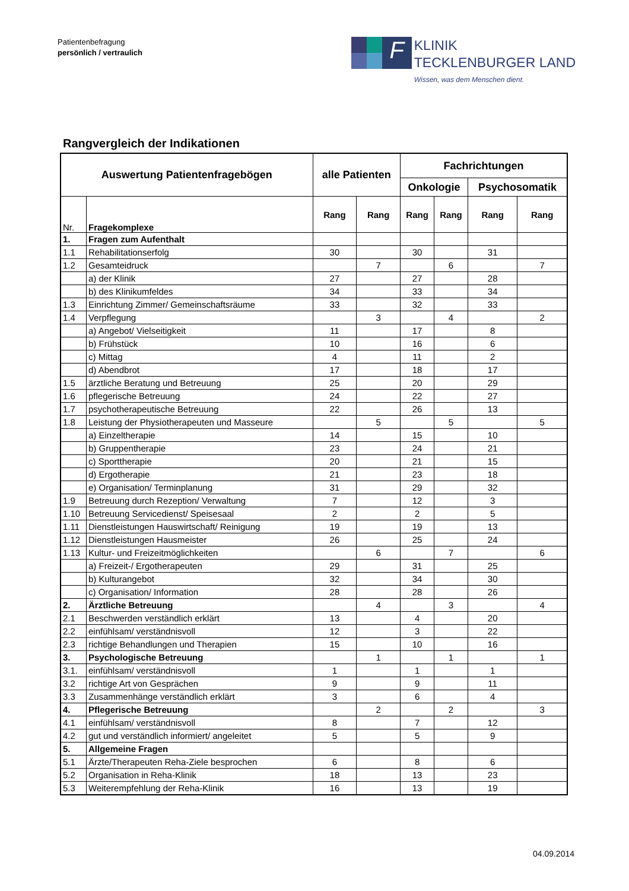Patientenbefragung
persönlich / vertraulich
F
KLINIK
TECKLENBURGER LAND
Wissen, was dem Menschen dient.
Rangvergleich der Indikationen
| Auswertung Patientenfragebögen | | alle Patienten | | Fachrichtungen | | | |
| --- | --- | --- | --- | --- | --- | --- | --- |
| | | | | Onkologie | | Psychosomatik | |
| Nr. | Fragekomplexe | Rang | Rang | Rang | Rang | Rang | Rang |
| 1. | Fragen zum Aufenthalt | | | | | | |
| 1.1 | Rehabilitationserfolg | 30 | | 30 | | 31 | |
| 1.2 | Gesamteidruck | | 7 | | 6 | | 7 |
| | a) der Klinik | 27 | | 27 | | 28 | |
| | b) des Klinikumfeldes | 34 | | 33 | | 34 | |
| 1.3 | Einrichtung Zimmer/ Gemeinschaftsräume | 33 | | 32 | | 33 | |
| 1.4 | Verpflegung | | 3 | | 4 | | 2 |
| | a) Angebot/ Vielseitigkeit | 11 | | 17 | | 8 | |
| | b) Frühstück | 10 | | 16 | | 6 | |
| | c) Mittag | 4 | | 11 | | 2 | |
| | d) Abendbrot | 17 | | 18 | | 17 | |
| 1.5 | ärztliche Beratung und Betreuung | 25 | | 20 | | 29 | |
| 1.6 | pflegerische Betreuung | 24 | | 22 | | 27 | |
| 1.7 | psychotherapeutische Betreuung | 22 | | 26 | | 13 | |
| 1.8 | Leistung der Physiotherapeuten und Masseure | | 5 | | 5 | | 5 |
| | a) Einzeltherapie | 14 | | 15 | | 10 | |
| | b) Gruppentherapie | 23 | | 24 | | 21 | |
| | c) Sporttherapie | 20 | | 21 | | 15 | |
| | d) Ergotherapie | 21 | | 23 | | 18 | |
| | e) Organisation/ Terminplanung | 31 | | 29 | | 32 | |
| 1.9 | Betreuung durch Rezeption/ Verwaltung | 7 | | 12 | | 3 | |
| 1.10 | Betreuung Servicedienst/ Speisesaal | 2 | | 2 | | 5 | |
| 1.11 | Dienstleistungen Hauswirtschaft/ Reinigung | 19 | | 19 | | 13 | |
| 1.12 | Dienstleistungen Hausmeister | 26 | | 25 | | 24 | |
| 1.13 | Kultur- und Freizeitmöglichkeiten | | 6 | | 7 | | 6 |
| | a) Freizeit-/ Ergotherapeuten | 29 | | 31 | | 25 | |
| | b) Kulturangebot | 32 | | 34 | | 30 | |
| | c) Organisation/ Information | 28 | | 28 | | 26 | |
| 2. | Ärztliche Betreuung | | 4 | | 3 | | 4 |
| 2.1 | Beschwerden verständlich erklärt | 13 | | 4 | | 20 | |
| 2.2 | einfühlsam/ verständnisvoll | 12 | | 3 | | 22 | |
| 2.3 | richtige Behandlungen und Therapien | 15 | | 10 | | 16 | |
| 3. | Psychologische Betreuung | | 1 | | 1 | | 1 |
| 3.1. | einfühlsam/ verständnisvoll | 1 | | 1 | | 1 | |
| 3.2 | richtige Art von Gesprächen | 9 | | 9 | | 11 | |
| 3.3 | Zusammenhänge verständlich erklärt | 3 | | 6 | | 4 | |
| 4. | Pflegerische Betreuung | | 2 | | 2 | | 3 |
| 4.1 | einfühlsam/ verständnisvoll | 8 | | 7 | | 12 | |
| 4.2 | gut und verständlich informiert/ angeleitet | 5 | | 5 | | 9 | |
| 5. | Allgemeine Fragen | | | | | | |
| 5.1 | Ärzte/Therapeuten Reha-Ziele besprochen | 6 | | 8 | | 6 | |
| 5.2 | Organisation in Reha-Klinik | 18 | | 13 | | 23 | |
| 5.3 | Weiterempfehlung der Reha-Klinik | 16 | | 13 | | 19 | |
04.09.2014